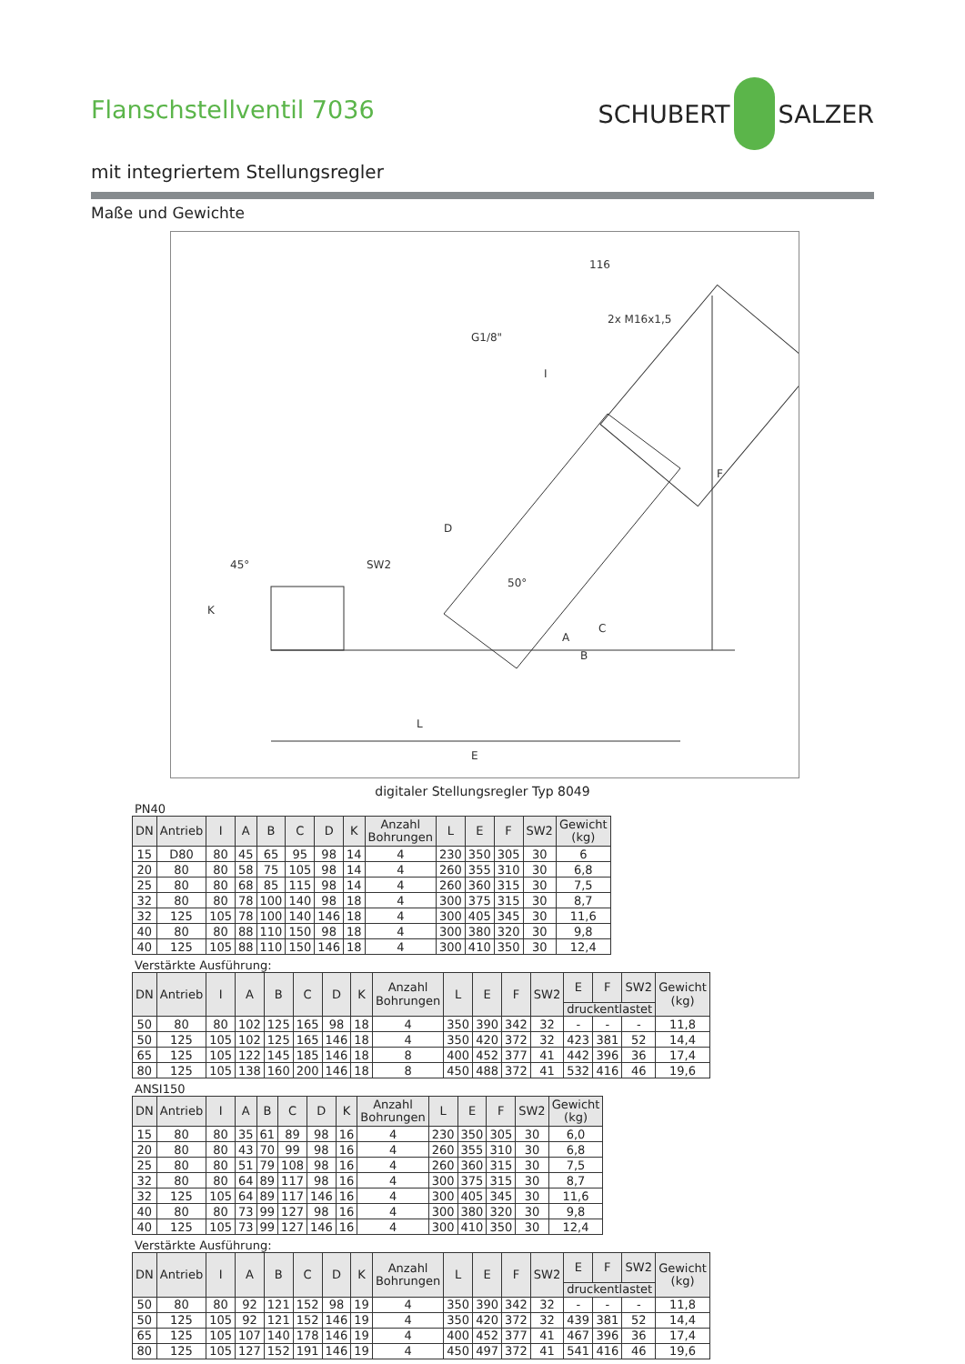Flanschstellventil 7036
SCHUBERT
SALZER
mit integriertem Stellungsregler
Maße und Gewichte
L
E
F
116
2x M16x1,5
G1/8"
I
D
SW2
50°
45°
K
A
B
C
digitaler Stellungsregler Typ 8049
PN40
| DN | Antrieb | I | A | B | C | D | K | Anzahl Bohrungen | L | E | F | SW2 | Gewicht (kg) |
| --- | --- | --- | --- | --- | --- | --- | --- | --- | --- | --- | --- | --- | --- |
| 15 | D80 | 80 | 45 | 65 | 95 | 98 | 14 | 4 | 230 | 350 | 305 | 30 | 6 |
| 20 | 80 | 80 | 58 | 75 | 105 | 98 | 14 | 4 | 260 | 355 | 310 | 30 | 6,8 |
| 25 | 80 | 80 | 68 | 85 | 115 | 98 | 14 | 4 | 260 | 360 | 315 | 30 | 7,5 |
| 32 | 80 | 80 | 78 | 100 | 140 | 98 | 18 | 4 | 300 | 375 | 315 | 30 | 8,7 |
| 32 | 125 | 105 | 78 | 100 | 140 | 146 | 18 | 4 | 300 | 405 | 345 | 30 | 11,6 |
| 40 | 80 | 80 | 88 | 110 | 150 | 98 | 18 | 4 | 300 | 380 | 320 | 30 | 9,8 |
| 40 | 125 | 105 | 88 | 110 | 150 | 146 | 18 | 4 | 300 | 410 | 350 | 30 | 12,4 |
Verstärkte Ausführung:
| DN | Antrieb | I | A | B | C | D | K | Anzahl Bohrungen | L | E | F | SW2 | E | F | SW2 | Gewicht (kg) |
| --- | --- | --- | --- | --- | --- | --- | --- | --- | --- | --- | --- | --- | --- | --- | --- | --- |
| | | | | | | | | | | | | | druckentlastet | | | |
| 50 | 80 | 80 | 102 | 125 | 165 | 98 | 18 | 4 | 350 | 390 | 342 | 32 | - | - | - | 11,8 |
| 50 | 125 | 105 | 102 | 125 | 165 | 146 | 18 | 4 | 350 | 420 | 372 | 32 | 423 | 381 | 52 | 14,4 |
| 65 | 125 | 105 | 122 | 145 | 185 | 146 | 18 | 8 | 400 | 452 | 377 | 41 | 442 | 396 | 36 | 17,4 |
| 80 | 125 | 105 | 138 | 160 | 200 | 146 | 18 | 8 | 450 | 488 | 372 | 41 | 532 | 416 | 46 | 19,6 |
ANSI150
| DN | Antrieb | I | A | B | C | D | K | Anzahl Bohrungen | L | E | F | SW2 | Gewicht (kg) |
| --- | --- | --- | --- | --- | --- | --- | --- | --- | --- | --- | --- | --- | --- |
| 15 | 80 | 80 | 35 | 61 | 89 | 98 | 16 | 4 | 230 | 350 | 305 | 30 | 6,0 |
| 20 | 80 | 80 | 43 | 70 | 99 | 98 | 16 | 4 | 260 | 355 | 310 | 30 | 6,8 |
| 25 | 80 | 80 | 51 | 79 | 108 | 98 | 16 | 4 | 260 | 360 | 315 | 30 | 7,5 |
| 32 | 80 | 80 | 64 | 89 | 117 | 98 | 16 | 4 | 300 | 375 | 315 | 30 | 8,7 |
| 32 | 125 | 105 | 64 | 89 | 117 | 146 | 16 | 4 | 300 | 405 | 345 | 30 | 11,6 |
| 40 | 80 | 80 | 73 | 99 | 127 | 98 | 16 | 4 | 300 | 380 | 320 | 30 | 9,8 |
| 40 | 125 | 105 | 73 | 99 | 127 | 146 | 16 | 4 | 300 | 410 | 350 | 30 | 12,4 |
Verstärkte Ausführung:
| DN | Antrieb | I | A | B | C | D | K | Anzahl Bohrungen | L | E | F | SW2 | E | F | SW2 | Gewicht (kg) |
| --- | --- | --- | --- | --- | --- | --- | --- | --- | --- | --- | --- | --- | --- | --- | --- | --- |
| | | | | | | | | | | | | | druckentlastet | | | |
| 50 | 80 | 80 | 92 | 121 | 152 | 98 | 19 | 4 | 350 | 390 | 342 | 32 | - | - | - | 11,8 |
| 50 | 125 | 105 | 92 | 121 | 152 | 146 | 19 | 4 | 350 | 420 | 372 | 32 | 439 | 381 | 52 | 14,4 |
| 65 | 125 | 105 | 107 | 140 | 178 | 146 | 19 | 4 | 400 | 452 | 377 | 41 | 467 | 396 | 36 | 17,4 |
| 80 | 125 | 105 | 127 | 152 | 191 | 146 | 19 | 4 | 450 | 497 | 372 | 41 | 541 | 416 | 46 | 19,6 |